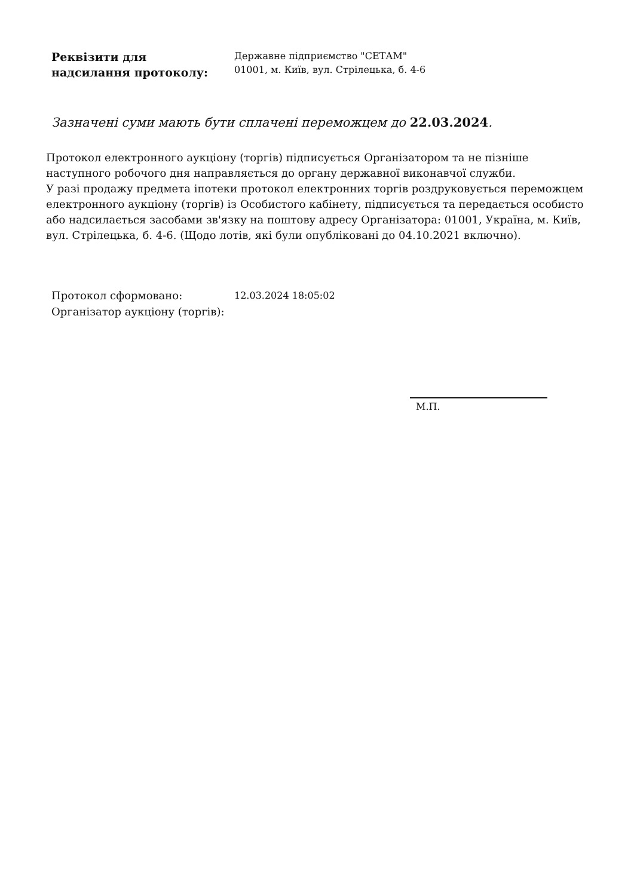Реквізити для
надсилання протоколу:
Державне підприємство "СЕТАМ"
01001, м. Київ, вул. Стрілецька, б. 4-6
Зазначені суми мають бути сплачені переможцем до 22.03.2024.
Протокол електронного аукціону (торгів) підписується Організатором та не пізніше наступного робочого дня направляється до органу державної виконавчої служби.
У разі продажу предмета іпотеки протокол електронних торгів роздруковується переможцем електронного аукціону (торгів) із Особистого кабінету, підписується та передається особисто або надсилається засобами зв'язку на поштову адресу Організатора: 01001, Україна, м. Київ, вул. Стрілецька, б. 4-6. (Щодо лотів, які були опубліковані до 04.10.2021 включно).
Протокол сформовано: 12.03.2024 18:05:02
Організатор аукціону (торгів):
М.П.